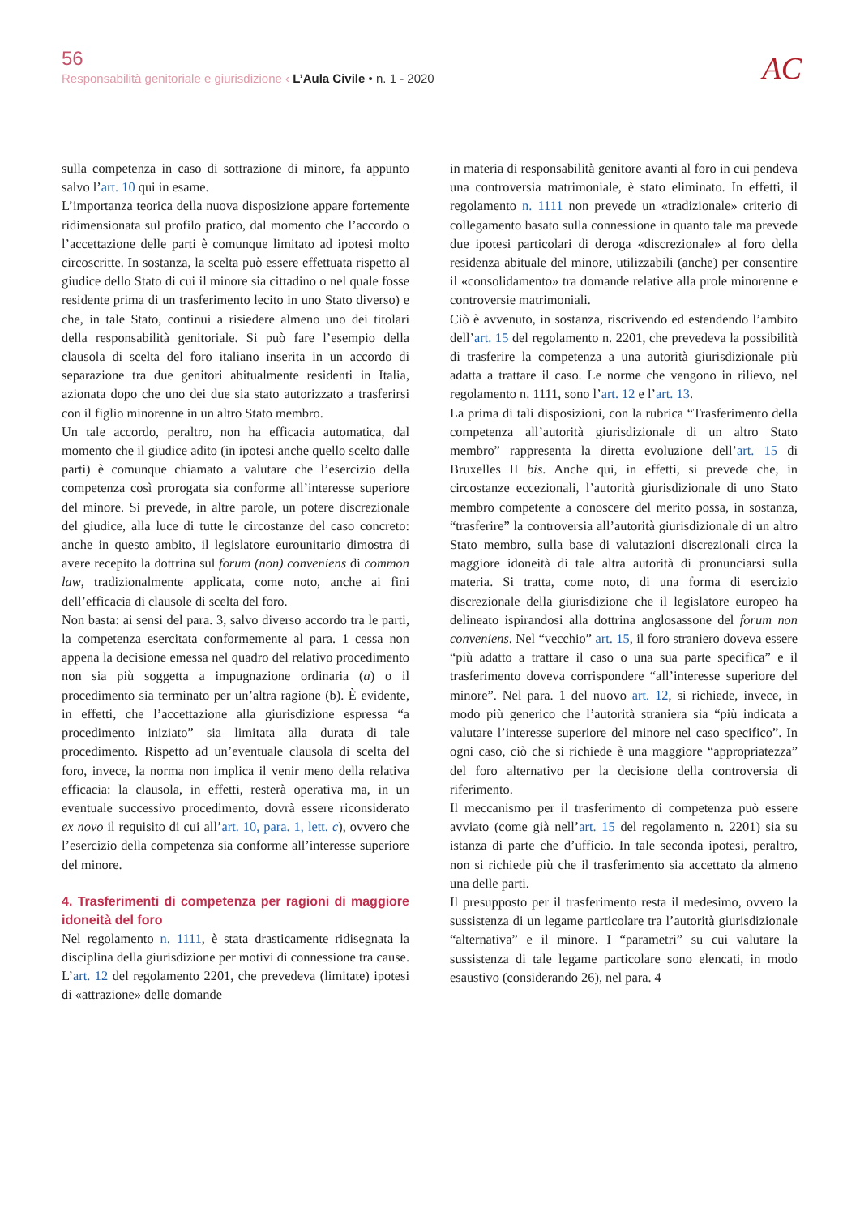56
Responsabilità genitoriale e giurisdizione ‹ L’Aula Civile • n. 1 - 2020
AC
sulla competenza in caso di sottrazione di minore, fa appunto salvo l’art. 10 qui in esame.
L’importanza teorica della nuova disposizione appare fortemente ridimensionata sul profilo pratico, dal momento che l’accordo o l’accettazione delle parti è comunque limitato ad ipotesi molto circoscritte. In sostanza, la scelta può essere effettuata rispetto al giudice dello Stato di cui il minore sia cittadino o nel quale fosse residente prima di un trasferimento lecito in uno Stato diverso) e che, in tale Stato, continui a risiedere almeno uno dei titolari della responsabilità genitoriale. Si può fare l’esempio della clausola di scelta del foro italiano inserita in un accordo di separazione tra due genitori abitualmente residenti in Italia, azionata dopo che uno dei due sia stato autorizzato a trasferirsi con il figlio minorenne in un altro Stato membro.
Un tale accordo, peraltro, non ha efficacia automatica, dal momento che il giudice adito (in ipotesi anche quello scelto dalle parti) è comunque chiamato a valutare che l’esercizio della competenza così prorogata sia conforme all’interesse superiore del minore. Si prevede, in altre parole, un potere discrezionale del giudice, alla luce di tutte le circostanze del caso concreto: anche in questo ambito, il legislatore eurounitario dimostra di avere recepito la dottrina sul forum (non) conveniens di common law, tradizionalmente applicata, come noto, anche ai fini dell’efficacia di clausole di scelta del foro.
Non basta: ai sensi del para. 3, salvo diverso accordo tra le parti, la competenza esercitata conformemente al para. 1 cessa non appena la decisione emessa nel quadro del relativo procedimento non sia più soggetta a impugnazione ordinaria (a) o il procedimento sia terminato per un’altra ragione (b). È evidente, in effetti, che l’accettazione alla giurisdizione espressa “a procedimento iniziato” sia limitata alla durata di tale procedimento. Rispetto ad un’eventuale clausola di scelta del foro, invece, la norma non implica il venir meno della relativa efficacia: la clausola, in effetti, resterà operativa ma, in un eventuale successivo procedimento, dovrà essere riconsiderato ex novo il requisito di cui all’art. 10, para. 1, lett. c), ovvero che l’esercizio della competenza sia conforme all’interesse superiore del minore.
4. Trasferimenti di competenza per ragioni di maggiore idoneità del foro
Nel regolamento n. 1111, è stata drasticamente ridisegnata la disciplina della giurisdizione per motivi di connessione tra cause. L’art. 12 del regolamento 2201, che prevedeva (limitate) ipotesi di «attrazione» delle domande
in materia di responsabilità genitore avanti al foro in cui pendeva una controversia matrimoniale, è stato eliminato. In effetti, il regolamento n. 1111 non prevede un «tradizionale» criterio di collegamento basato sulla connessione in quanto tale ma prevede due ipotesi particolari di deroga «discrezionale» al foro della residenza abituale del minore, utilizzabili (anche) per consentire il «consolidamento» tra domande relative alla prole minorenne e controversie matrimoniali.
Ciò è avvenuto, in sostanza, riscrivendo ed estendendo l’ambito dell’art. 15 del regolamento n. 2201, che prevedeva la possibilità di trasferire la competenza a una autorità giurisdizionale più adatta a trattare il caso. Le norme che vengono in rilievo, nel regolamento n. 1111, sono l’art. 12 e l’art. 13.
La prima di tali disposizioni, con la rubrica “Trasferimento della competenza all’autorità giurisdizionale di un altro Stato membro” rappresenta la diretta evoluzione dell’art. 15 di Bruxelles II bis. Anche qui, in effetti, si prevede che, in circostanze eccezionali, l’autorità giurisdizionale di uno Stato membro competente a conoscere del merito possa, in sostanza, “trasferire” la controversia all’autorità giurisdizionale di un altro Stato membro, sulla base di valutazioni discrezionali circa la maggiore idoneità di tale altra autorità di pronunciarsi sulla materia. Si tratta, come noto, di una forma di esercizio discrezionale della giurisdizione che il legislatore europeo ha delineato ispirandosi alla dottrina anglosassone del forum non conveniens. Nel “vecchio” art. 15, il foro straniero doveva essere “più adatto a trattare il caso o una sua parte specifica” e il trasferimento doveva corrispondere “all’interesse superiore del minore”. Nel para. 1 del nuovo art. 12, si richiede, invece, in modo più generico che l’autorità straniera sia “più indicata a valutare l’interesse superiore del minore nel caso specifico”. In ogni caso, ciò che si richiede è una maggiore “appropriatezza” del foro alternativo per la decisione della controversia di riferimento.
Il meccanismo per il trasferimento di competenza può essere avviato (come già nell’art. 15 del regolamento n. 2201) sia su istanza di parte che d’ufficio. In tale seconda ipotesi, peraltro, non si richiede più che il trasferimento sia accettato da almeno una delle parti.
Il presupposto per il trasferimento resta il medesimo, ovvero la sussistenza di un legame particolare tra l’autorità giurisdizionale “alternativa” e il minore. I “parametri” su cui valutare la sussistenza di tale legame particolare sono elencati, in modo esaustivo (considerando 26), nel para. 4